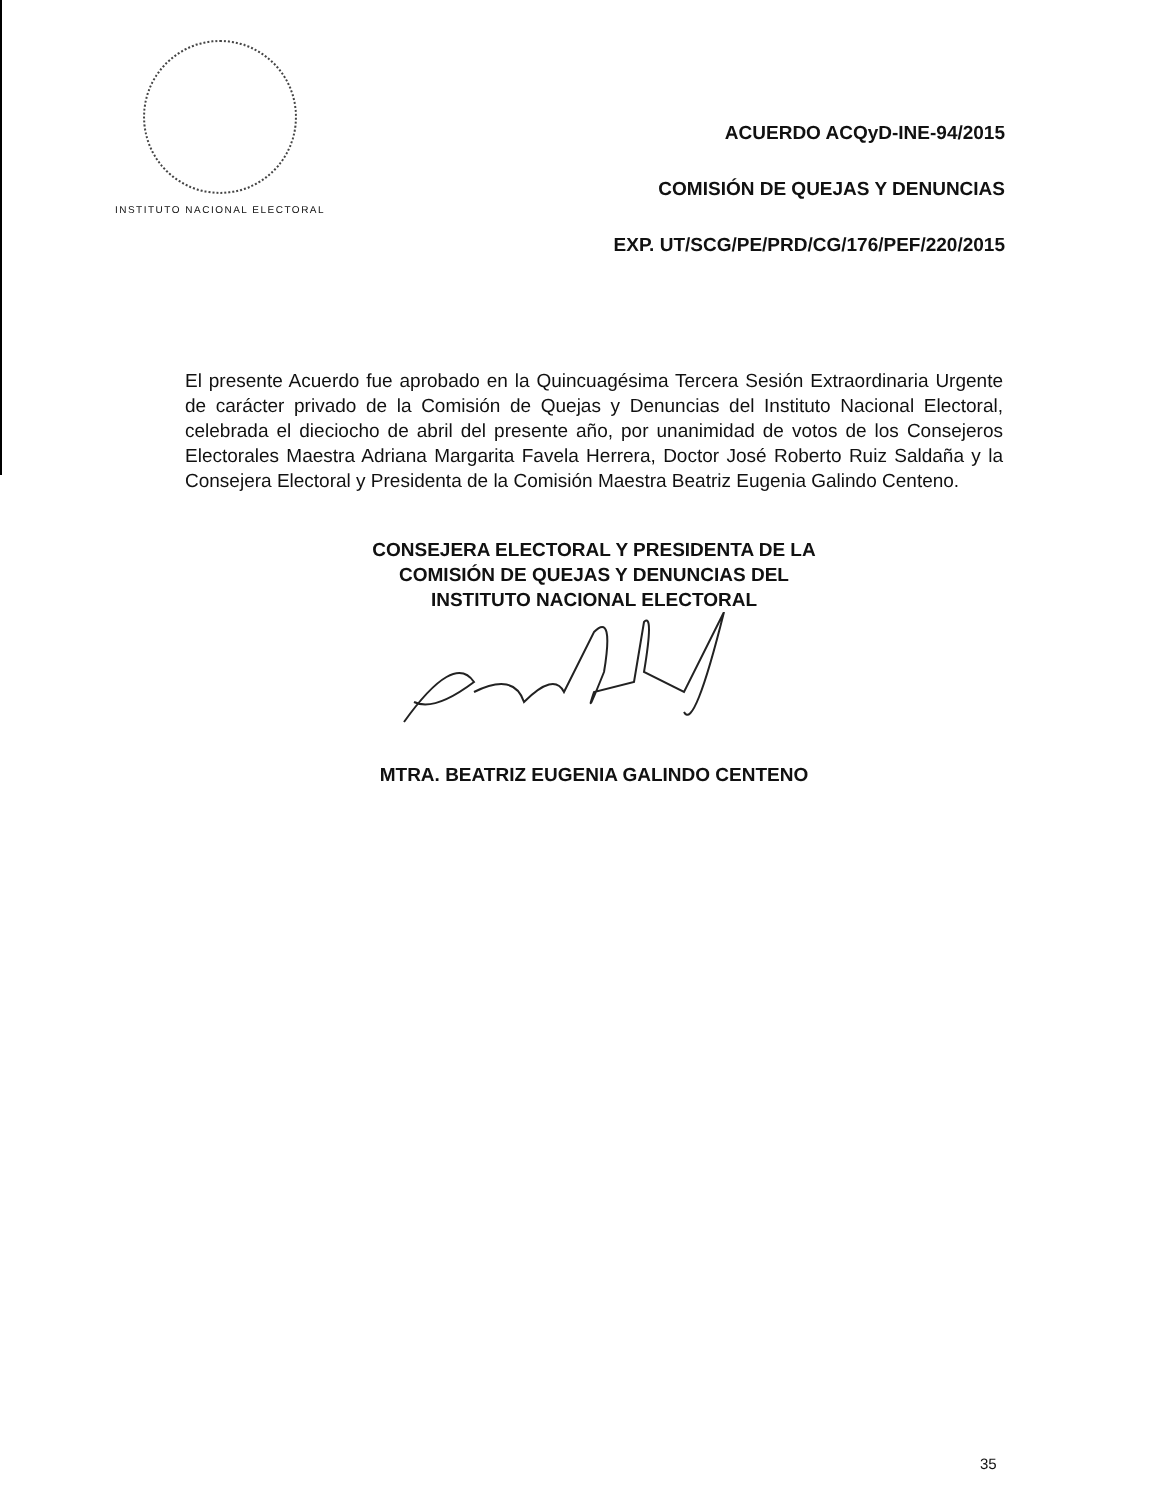INSTITUTO NACIONAL ELECTORAL
ACUERDO ACQyD-INE-94/2015
COMISIÓN DE QUEJAS Y DENUNCIAS
EXP. UT/SCG/PE/PRD/CG/176/PEF/220/2015
El presente Acuerdo fue aprobado en la Quincuagésima Tercera Sesión Extraordinaria Urgente de carácter privado de la Comisión de Quejas y Denuncias del Instituto Nacional Electoral, celebrada el dieciocho de abril del presente año, por unanimidad de votos de los Consejeros Electorales Maestra Adriana Margarita Favela Herrera, Doctor José Roberto Ruiz Saldaña y la Consejera Electoral y Presidenta de la Comisión Maestra Beatriz Eugenia Galindo Centeno.
CONSEJERA ELECTORAL Y PRESIDENTA DE LA
COMISIÓN DE QUEJAS Y DENUNCIAS DEL
INSTITUTO NACIONAL ELECTORAL
MTRA. BEATRIZ EUGENIA GALINDO CENTENO
35